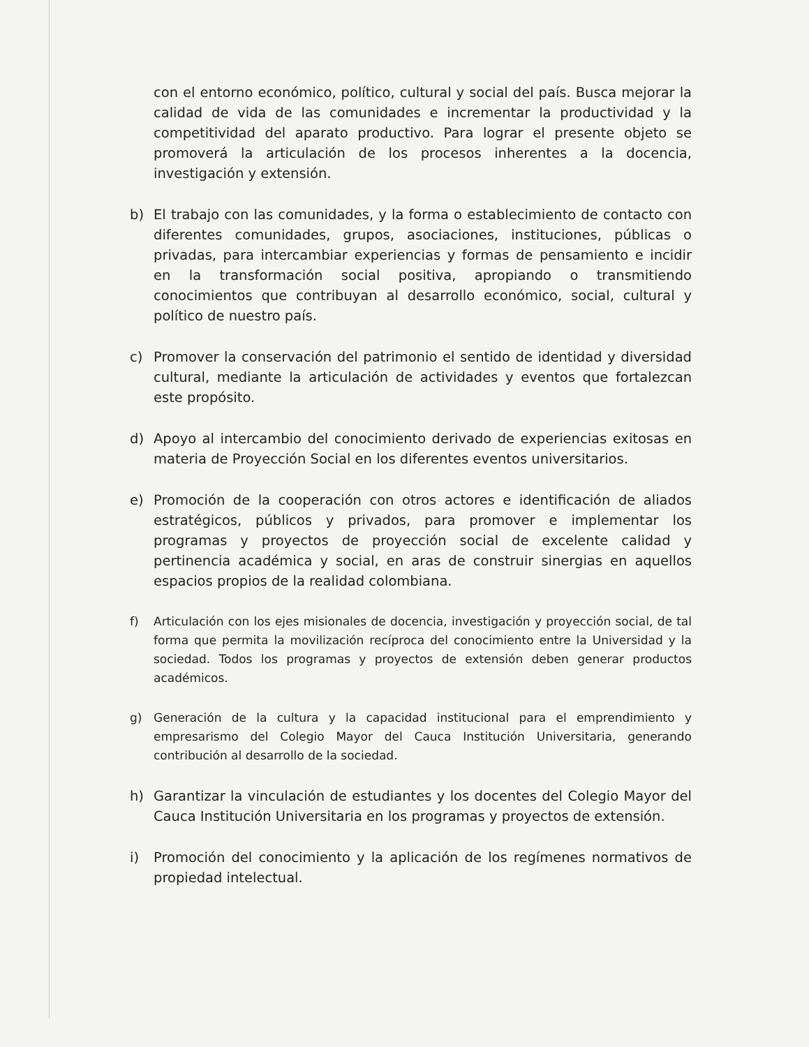con el entorno económico, político, cultural y social del país. Busca mejorar la calidad de vida de las comunidades e incrementar la productividad y la competitividad del aparato productivo. Para lograr el presente objeto se promoverá la articulación de los procesos inherentes a la docencia, investigación y extensión.
b) El trabajo con las comunidades, y la forma o establecimiento de contacto con diferentes comunidades, grupos, asociaciones, instituciones, públicas o privadas, para intercambiar experiencias y formas de pensamiento e incidir en la transformación social positiva, apropiando o transmitiendo conocimientos que contribuyan al desarrollo económico, social, cultural y político de nuestro país.
c) Promover la conservación del patrimonio el sentido de identidad y diversidad cultural, mediante la articulación de actividades y eventos que fortalezcan este propósito.
d) Apoyo al intercambio del conocimiento derivado de experiencias exitosas en materia de Proyección Social en los diferentes eventos universitarios.
e) Promoción de la cooperación con otros actores e identificación de aliados estratégicos, públicos y privados, para promover e implementar los programas y proyectos de proyección social de excelente calidad y pertinencia académica y social, en aras de construir sinergias en aquellos espacios propios de la realidad colombiana.
f) Articulación con los ejes misionales de docencia, investigación y proyección social, de tal forma que permita la movilización recíproca del conocimiento entre la Universidad y la sociedad. Todos los programas y proyectos de extensión deben generar productos académicos.
g) Generación de la cultura y la capacidad institucional para el emprendimiento y empresarismo del Colegio Mayor del Cauca Institución Universitaria, generando contribución al desarrollo de la sociedad.
h) Garantizar la vinculación de estudiantes y los docentes del Colegio Mayor del Cauca Institución Universitaria en los programas y proyectos de extensión.
i) Promoción del conocimiento y la aplicación de los regímenes normativos de propiedad intelectual.